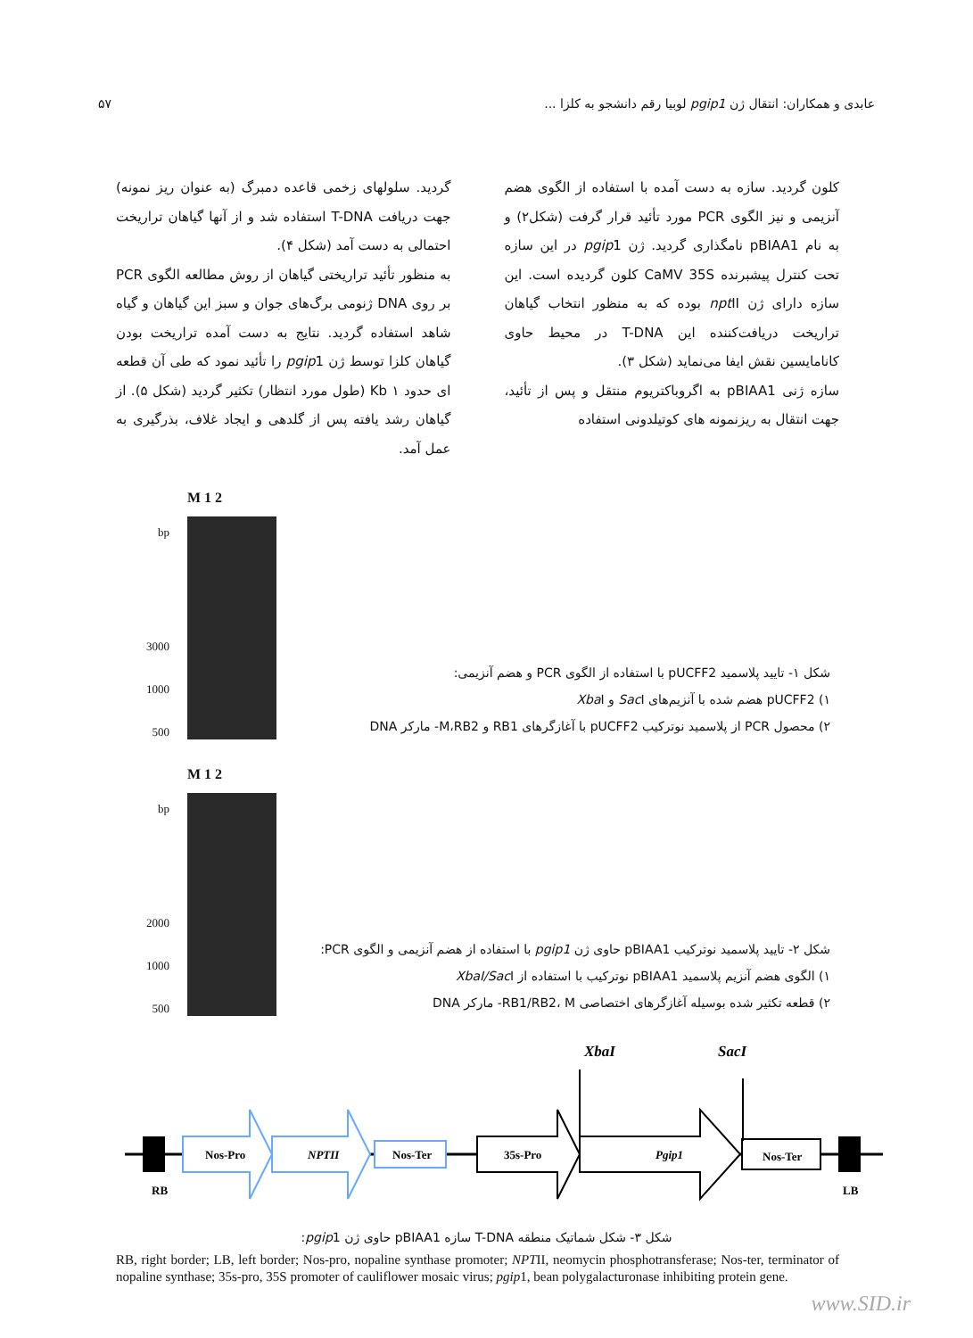عابدی و همکاران: انتقال ژن pgip1 لوبیا رقم دانشجو به کلزا ... ۵۷
کلون گردید. سازه به دست آمده با استفاده از الگوی هضم آنزیمی و نیز الگوی PCR مورد تأئید قرار گرفت (شکل۲) و به نام pBIAA1 نامگذاری گردید. ژن pgip1 در این سازه تحت کنترل پیشبرنده CaMV 35S کلون گردیده است. این سازه دارای ژن npt II بوده که به منظور انتخاب گیاهان تراریخت دریافت‌کننده این T-DNA در محیط حاوی کانامایسین نقش ایفا می‌نماید (شکل ۳).
سازه ژنی pBIAA1 به اگروباکتریوم منتقل و پس از تأئید، جهت انتقال به ریزنمونه های کوتیلدونی استفاده
گردید. سلولهای زخمی قاعده دمبرگ (به عنوان ریز نمونه) جهت دریافت T-DNA استفاده شد و از آنها گیاهان تراریخت احتمالی به دست آمد (شکل ۴).
به منظور تأئید تراریختی گیاهان از روش مطالعه الگوی PCR بر روی DNA ژنومی برگ‌های جوان و سبز این گیاهان و گیاه شاهد استفاده گردید. نتایج به دست آمده تراریخت بودن گیاهان کلزا توسط ژن pgip1 را تأئید نمود که طی آن قطعه ای حدود Kb ۱ (طول مورد انتظار) تکثیر گردید (شکل ۵). از گیاهان رشد یافته پس از گلدهی و ایجاد غلاف، بذرگیری به عمل آمد.
bp
3000
1000
500
M 1 2
شکل ۱- تایید پلاسمید pUCFF2 با استفاده از الگوی PCR و هضم آنزیمی:
۱) pUCFF2 هضم شده با آنزیم‌های Sac I و Xba I
۲) محصول PCR از پلاسمید نوترکیب pUCFF2 با آغازگرهای RB1 و M،RB2- مارکر DNA
bp
2000
1000
500
M 1 2
شکل ۲- تایید پلاسمید نوترکیب pBIAA1 حاوی ژن pgip1 با استفاده از هضم آنزیمی و الگوی PCR:
۱) الگوی هضم آنزیم پلاسمید pBIAA1 نوترکیب با استفاده از XbaI/Sac I
۲) قطعه تکثیر شده بوسیله آغازگرهای اختصاصی RB1/RB2، M- مارکر DNA
XbaI
SacI
Nos-Pro
NPTII
Nos-Ter
35s-Pro
Pgip1
Nos-Ter
RB
LB
شکل ۳- شکل شماتیک منطقه T-DNA سازه pBIAA1 حاوی ژن pgip1:
RB, right border; LB, left border; Nos-pro, nopaline synthase promoter; NPTII, neomycin phosphotransferase; Nos-ter, terminator of nopaline synthase; 35s-pro, 35S promoter of cauliflower mosaic virus; pgip1, bean polygalacturonase inhibiting protein gene.
www.SID.ir